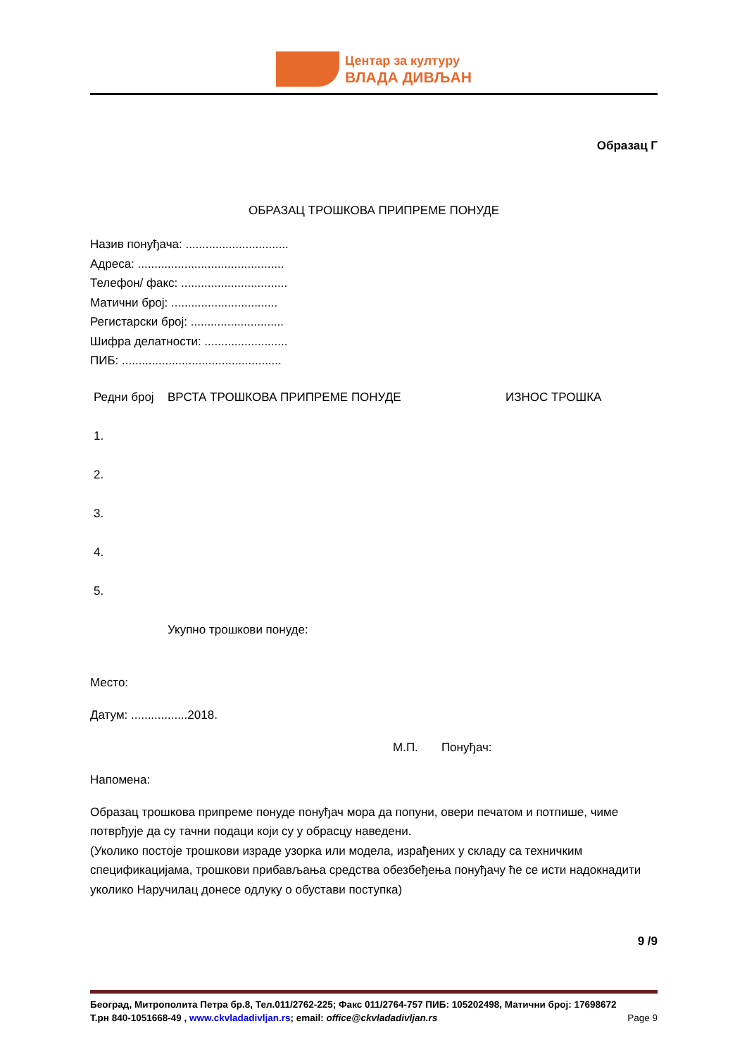Центар за културу
ВЛАДА ДИВЉАН
Образац Г
ОБРАЗАЦ ТРОШКОВА ПРИПРЕМЕ ПОНУДЕ
Назив понуђача: ...............................
Адреса: ............................................
Телефон/ факс: ................................
Матични број: ................................
Регистарски број: ............................
Шифра делатности: .........................
ПИБ: ................................................
| Редни број | ВРСТА ТРОШКОВА ПРИПРЕМЕ ПОНУДЕ | ИЗНОС ТРОШКА |
| 1. | | |
| 2. | | |
| 3. | | |
| 4. | | |
| 5. | | |
| | Укупно трошкови понуде: | |
Место:
Датум: .................2018.
М.П. Понуђач:
Напомена:
Образац трошкова припреме понуде понуђач мора да попуни, овери печатом и потпише, чиме потврђује да су тачни подаци који су у обрасцу наведени.
(Уколико постоје трошкови израде узорка или модела, израђених у складу са техничким спецификацијама, трошкови прибављања средства обезбеђења понуђачу ће се исти надокнадити уколико Наручилац донесе одлуку о обустави поступка)
9 /9
Београд, Митрополита Петра бр.8, Тел.011/2762-225; Факс 011/2764-757 ПИБ: 105202498, Матични број: 17698672
Т.рн 840-1051668-49 , www.ckvladadivljan.rs; email: office@ckvladadivljan.rs Page 9